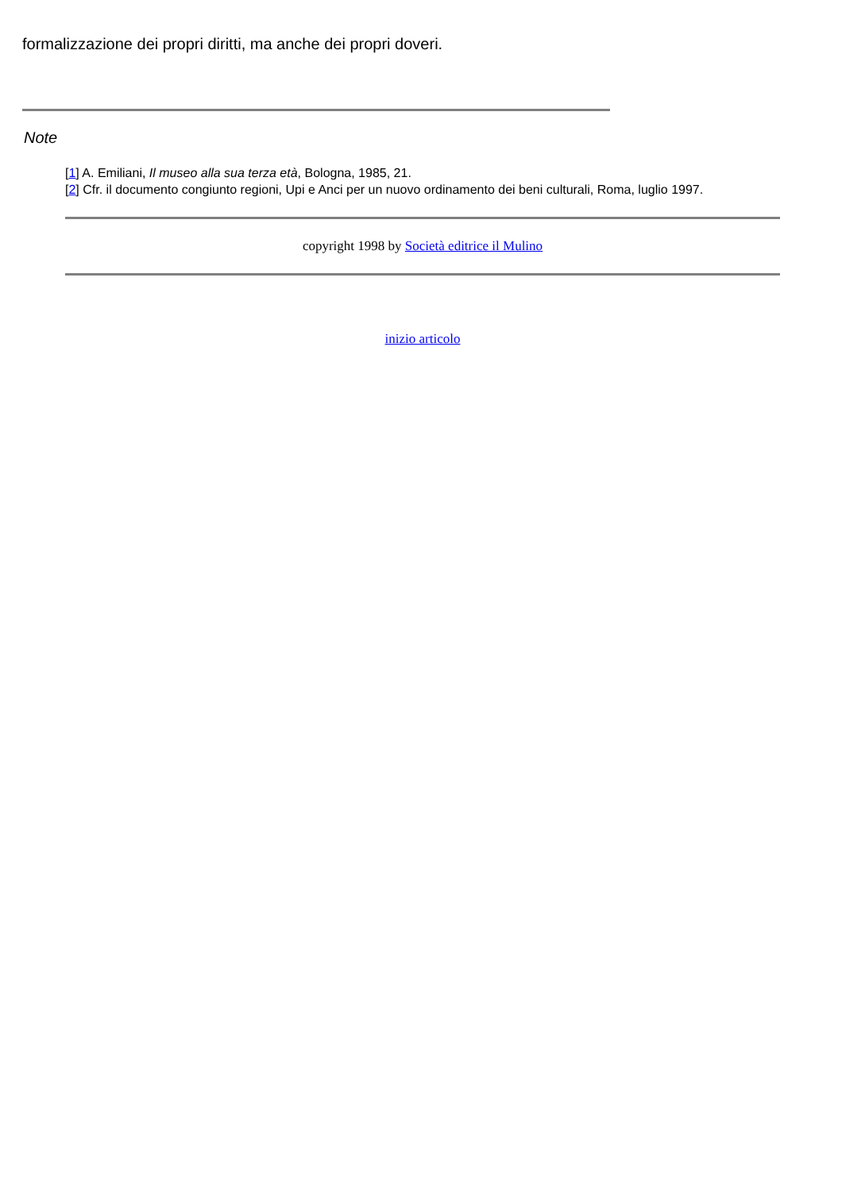formalizzazione dei propri diritti, ma anche dei propri doveri.
Note
[1] A. Emiliani, Il museo alla sua terza età, Bologna, 1985, 21.
[2] Cfr. il documento congiunto regioni, Upi e Anci per un nuovo ordinamento dei beni culturali, Roma, luglio 1997.
copyright 1998 by Società editrice il Mulino
inizio articolo